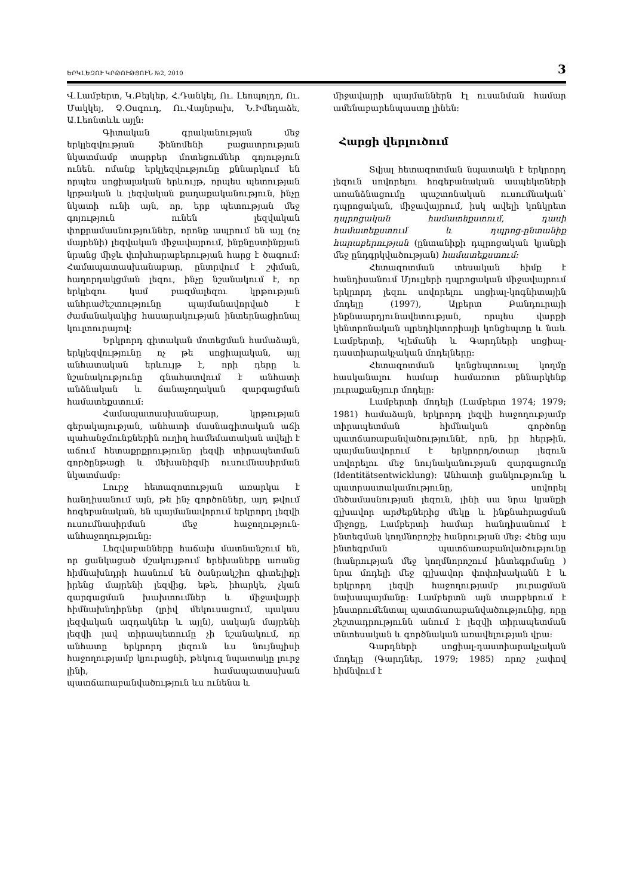ԵՐԿԼԵԶՈՒ ԿՐԹՈՒԹՅՈՒՆ №2, 2010 3
Վ.Լամբերտ, Կ.Բեյկեր, Հ.Դանկել, Ու. Լեոպոլդո, Ու. Մակկեյ, Չ.Օսգուդ, Ու.Վայնրախ, Ն.Իմեդաձե, Ա.Լեոնտևև այլն:
Գիտական գրականության մեջ երկլեզվության ֆենոմենի բացատրության նկատմամբ տարբեր մոտեցումներ գոյություն ունեն. ոմանք երկլեզվությունը քննարկում են որպես սոցիալական երևույթ, որպես պետության կրթական և լեզվական քաղաքականություն, ինչը նկատի ունի այն, որ, երբ պետության մեջ գոյություն ունեն լեզվական փոքրամասնություններ, որոնք ապրում են այլ (ոչ մայրենի) լեզվական միջավայրում, ինքնըստինքյան նրանց միջև փոխհարաբերության հարց է ծագում: Համապատասխանաբար, ընտրվում է շփման, հաղորդակցման լեզու, ինչը նշանակում է, որ երկլեզու կամ բազմալեզու կրթության անհրաժեշտությունը պայմանավորված է ժամանակակից հասարակության ինտերնացիոնալ կուլտուրայով:
Երկրորդ գիտական մոտեցման համաձայն, երկլեզվությունը ոչ թե սոցիալական, այլ անհատական երևույթ է, որի դերը և նշանակությունը գնահատվում է անհատի անձնական և ճանաչողական զարգացման համատեքստում:
Համապատասխանաբար, կրթության գերակայության, անհատի մասնագիտական աճի պահանջմունքներին ուղիղ համեմատական ավելի է աճում հետաքրքրությունը լեզվի տիրապետման գործընթացի և մեխանիզմի ուսումնասիրման նկատմամբ:
Լուրջ հետազոտության առարկա է հանդիսանում այն, թե ինչ գործոններ, այդ թվում հոգեբանական, են պայմանավորում երկրորդ լեզվի ուսումնասիրման մեջ հաջողություն-անհաջողությունը:
Լեզվաբանները հաճախ մատնանշում են, որ ցանկացած մշակույթում երեխաները առանց հիմնախնդրի հասնում են ծանրակշիռ գիտելիքի իրենց մայրենի լեզվից, եթե, իհարկե, չկան զարգացման խախտումներ և միջավայրի հիմնախնդիրներ (լրիվ մեկուսացում, պակաս լեզվական ազդակներ և այլն), սակայն մայրենի լեզվի լավ տիրապետումը չի նշանակում, որ անհատը երկրորդ լեզուն ևս նույնպիսի հաջողությամբ կյուրացնի, թեկուզ նպատակը լուրջ լինի, համապատասխան պատճառաբանվածություն ևս ունենա և
միջավայրի պայմաններն էլ ուսանման համար ամենաբարենպաստը լինեն:
Հարցի վերլուծում
Տվյալ հետազոտման նպատակն է երկրորդ լեզուն սովորելու հոգեբանական ասպեկտների առանձնացումը պաշտոնական ուսումնական՝ դպրոցական, միջավայրում, իսկ ավելի կոնկրետ դպրոցական համատեքստում, դասի համատեքստում և դպրոց-ընտանիք հարաբերության (ընտանիքի դպրոցական կյանքի մեջ ընդգրկվածության) համատեքստում:
Հետազոտման տեսական հիմք է հանդիսանում Մյուլլերի դպրոցական միջավայրում երկրորդ լեզու սովորելու սոցիալ-կոգնիտային մոդելը (1997), Ալբերտ Բանդուրայի ինքնաարդյունավետության, որպես վարքի կենտրոնական պրեդիկտորիայի կոնցեպտը և նաև Լամբերտի, Կլեմանի և Գարդների սոցիալ-դաստիարակչական մոդելները:
Հետազոտման կոնցեպտուալ կողմը հասկանալու համար համառոտ քննարկենք յուրաքանչյուր մոդելը:
Լամբերտի մոդելի (Լամբերտ 1974; 1979; 1981) համաձայն, երկրորդ լեզվի հաջողությամբ տիրապետման հիմնական գործոնը պատճառաբանվածություննէ, որն, իր հերթին, պայմանավորում է երկրորդ/օտար լեզուն սովորելու մեջ նույնականության զարգացումը (Identitätsentwicklung): Անհատի ցանկությունը և պատրաստակամությունը, սովորել մեծամասնության լեզուն, լինի սա նրա կյանքի գլխավոր արժեքներից մեկը և ինքնահրացման միջոցը, Լամբերտի համար հանդիսանում է ինտեգման կողմնորոշիչ հանրության մեջ: Հենց այս ինտեգրման պատճառաբանվածությունը (հանրության մեջ կողմնորոշում ինտեգրմանը ) նրա մոդելի մեջ գլխավոր փոփոխականն է և երկրորդ լեզվի հաջողությամբ յուրացման նախապայմանը: Լամբերտն այն տարբերում է ինստրումենտալ պատճառաբանվածությունից, որը շեշտադրությունն անում է լեզվի տիրապետման տնտեսական և գործնական առավելության վրա:
Գարդների սոցիալ-դաստիարակչական մոդելը (Գարդներ, 1979; 1985) որոշ չափով հիմնվում է